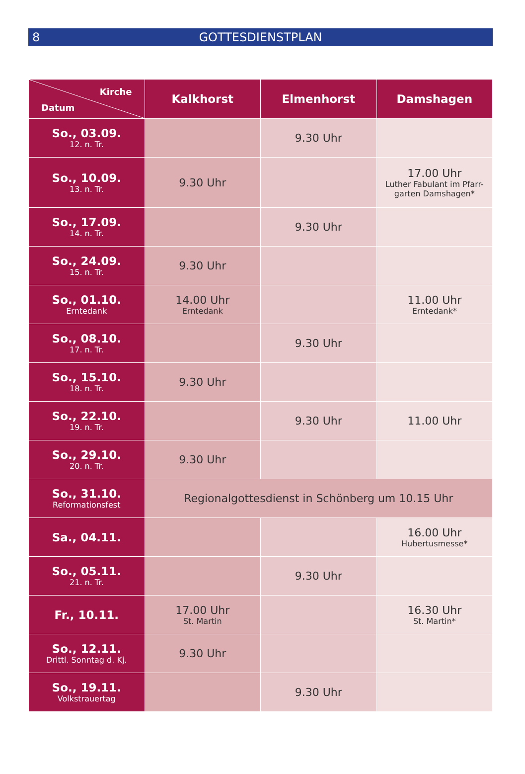8
GOTTESDIENSTPLAN
| Kirche Datum | Kalkhorst | Elmenhorst | Damshagen |
| --- | --- | --- | --- |
| So., 03.09. 12. n. Tr. | | 9.30 Uhr | |
| So., 10.09. 13. n. Tr. | 9.30 Uhr | | 17.00 Uhr Luther Fabulant im Pfarr-garten Damshagen* |
| So., 17.09. 14. n. Tr. | | 9.30 Uhr | |
| So., 24.09. 15. n. Tr. | 9.30 Uhr | | |
| So., 01.10. Erntedank | 14.00 Uhr Erntedank | | 11.00 Uhr Erntedank* |
| So., 08.10. 17. n. Tr. | | 9.30 Uhr | |
| So., 15.10. 18. n. Tr. | 9.30 Uhr | | |
| So., 22.10. 19. n. Tr. | | 9.30 Uhr | 11.00 Uhr |
| So., 29.10. 20. n. Tr. | 9.30 Uhr | | |
| So., 31.10. Reformationsfest | Regionalgottesdienst in Schönberg um 10.15 Uhr | | |
| Sa., 04.11. | | | 16.00 Uhr Hubertusmesse* |
| So., 05.11. 21. n. Tr. | | 9.30 Uhr | |
| Fr., 10.11. | 17.00 Uhr St. Martin | | 16.30 Uhr St. Martin* |
| So., 12.11. Drittl. Sonntag d. Kj. | 9.30 Uhr | | |
| So., 19.11. Volkstrauertag | | 9.30 Uhr | |